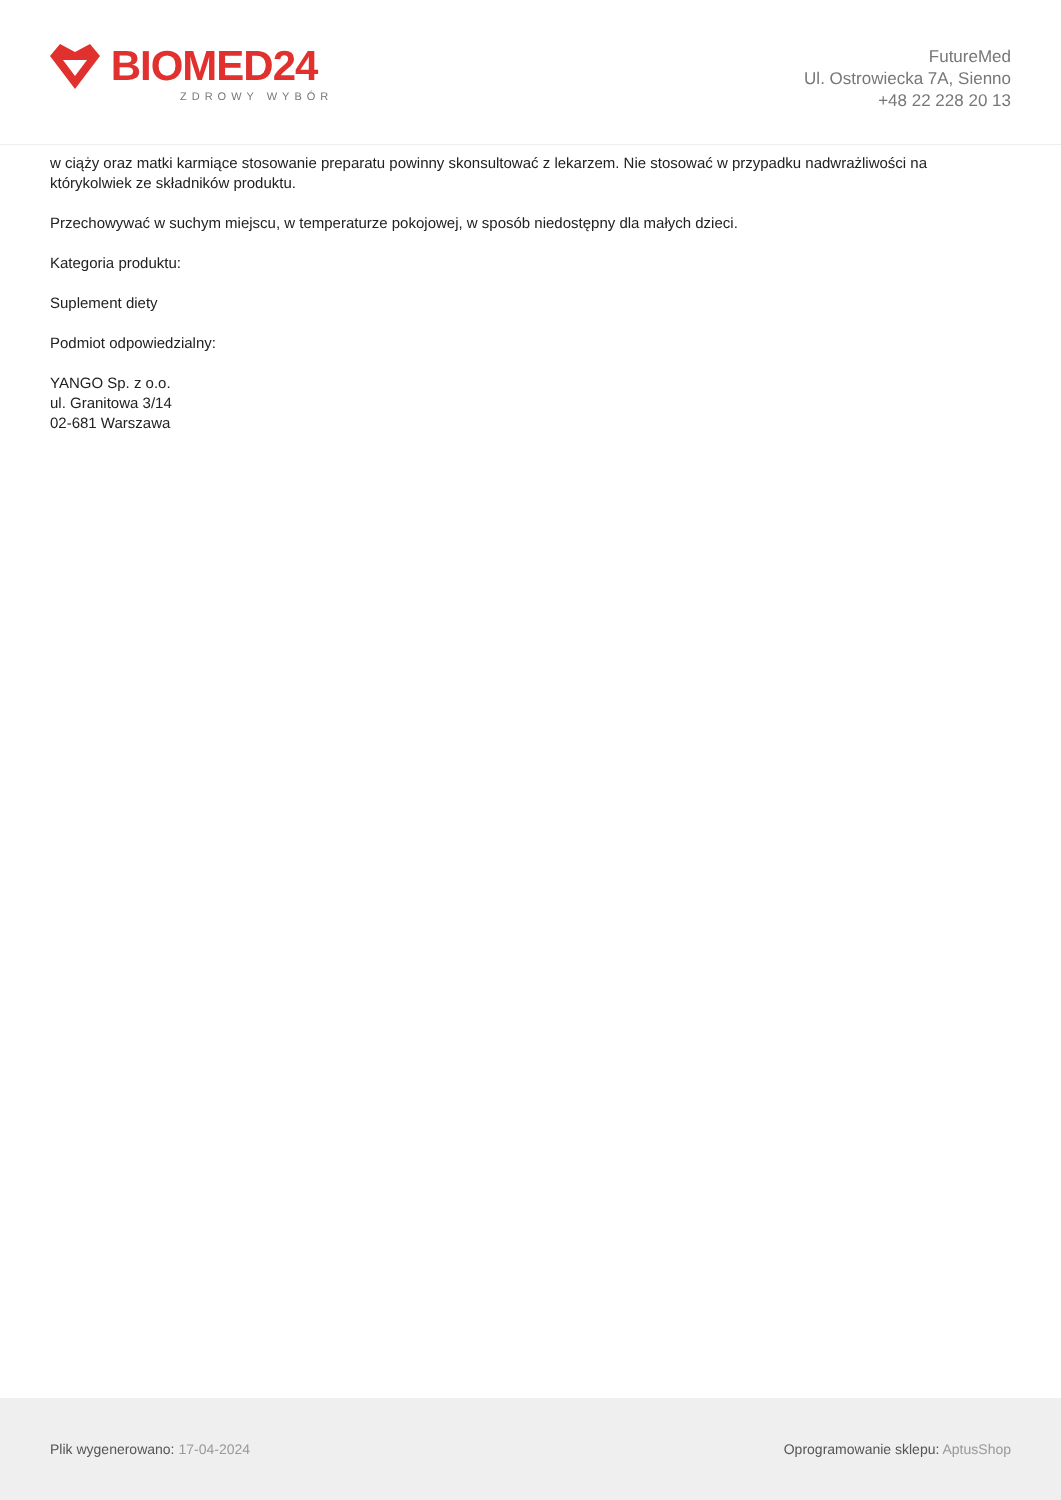BIOMED24
ZDROWY WYBÓR
FutureMed
Ul. Ostrowiecka 7A, Sienno
+48 22 228 20 13
w ciąży oraz matki karmiące stosowanie preparatu powinny skonsultować z lekarzem. Nie stosować w przypadku nadwrażliwości na którykolwiek ze składników produktu.
Przechowywać w suchym miejscu, w temperaturze pokojowej, w sposób niedostępny dla małych dzieci.
Kategoria produktu:
Suplement diety
Podmiot odpowiedzialny:
YANGO Sp. z o.o.
ul. Granitowa 3/14
02-681 Warszawa
Plik wygenerowano: 17-04-2024
Oprogramowanie sklepu: AptusShop